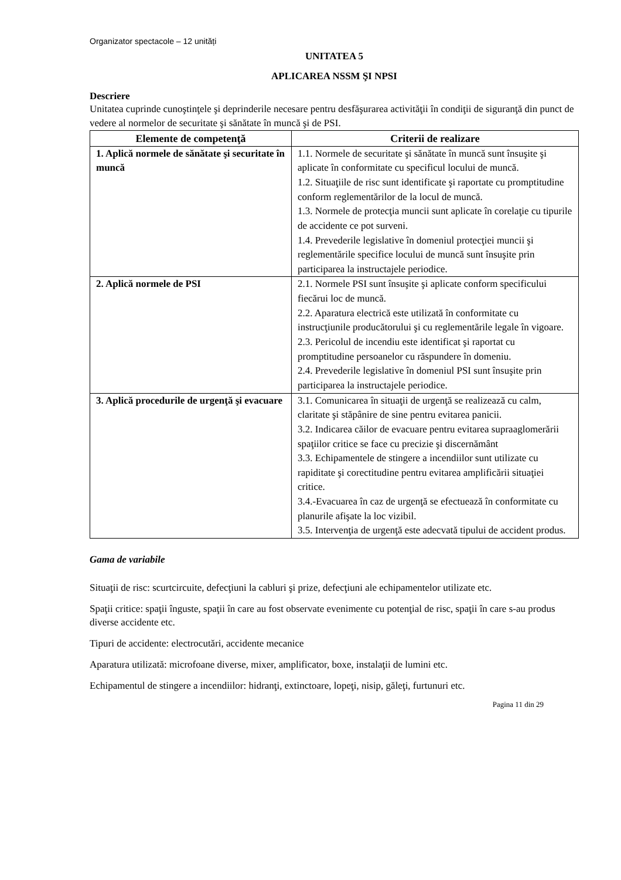Organizator spectacole – 12 unități
UNITATEA 5
APLICAREA NSSM ŞI NPSI
Descriere
Unitatea cuprinde cunoştinţele şi deprinderile necesare pentru desfăşurarea activităţii în condiţii de siguranţă din punct de vedere al normelor de securitate şi sănătate în muncă şi de PSI.
| Elemente de competenţă | Criterii de realizare |
| --- | --- |
| 1. Aplică normele de sănătate şi securitate în muncă | 1.1. Normele de securitate şi sănătate în muncă sunt însuşite şi aplicate în conformitate cu specificul locului de muncă. 1.2. Situaţiile de risc sunt identificate şi raportate cu promptitudine conform reglementărilor de la locul de muncă. 1.3. Normele de protecţia muncii sunt aplicate în corelaţie cu tipurile de accidente ce pot surveni. 1.4. Prevederile legislative în domeniul protecţiei muncii şi reglementările specifice locului de muncă sunt însuşite prin participarea la instructajele periodice. |
| 2. Aplică normele de PSI | 2.1. Normele PSI sunt însuşite şi aplicate conform specificului fiecărui loc de muncă. 2.2. Aparatura electrică este utilizată în conformitate cu instrucţiunile producătorului şi cu reglementările legale în vigoare. 2.3. Pericolul de incendiu este identificat şi raportat cu promptitudine persoanelor cu răspundere în domeniu. 2.4. Prevederile legislative în domeniul PSI sunt însuşite prin participarea la instructajele periodice. |
| 3. Aplică procedurile de urgenţă şi evacuare | 3.1. Comunicarea în situaţii de urgenţă se realizează cu calm, claritate şi stăpânire de sine pentru evitarea panicii. 3.2. Indicarea căilor de evacuare pentru evitarea supraaglomerării spaţiilor critice se face cu precizie şi discernământ 3.3. Echipamentele de stingere a incendiilor sunt utilizate cu rapiditate şi corectitudine pentru evitarea amplificării situaţiei critice. 3.4.-Evacuarea în caz de urgenţă se efectuează în conformitate cu planurile afişate la loc vizibil. 3.5. Intervenţia de urgenţă este adecvată tipului de accident produs. |
Gama de variabile
Situaţii de risc: scurtcircuite, defecţiuni la cabluri şi prize, defecţiuni ale echipamentelor utilizate etc.
Spaţii critice: spaţii înguste, spaţii în care au fost observate evenimente cu potenţial de risc, spaţii în care s-au produs diverse accidente etc.
Tipuri de accidente: electrocutări, accidente mecanice
Aparatura utilizată: microfoane diverse, mixer, amplificator, boxe, instalaţii de lumini etc.
Echipamentul de stingere a incendiilor: hidranţi, extinctoare, lopeţi, nisip, găleţi, furtunuri etc.
Pagina 11 din 29